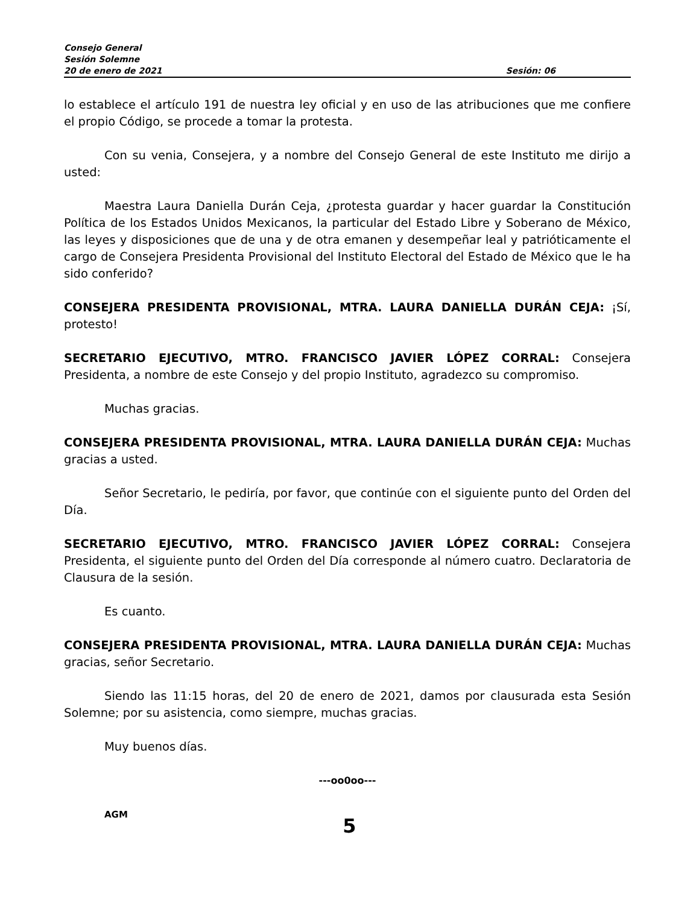Consejo General
Sesión Solemne
20 de enero de 2021 Sesión: 06
lo establece el artículo 191 de nuestra ley oficial y en uso de las atribuciones que me confiere el propio Código, se procede a tomar la protesta.
Con su venia, Consejera, y a nombre del Consejo General de este Instituto me dirijo a usted:
Maestra Laura Daniella Durán Ceja, ¿protesta guardar y hacer guardar la Constitución Política de los Estados Unidos Mexicanos, la particular del Estado Libre y Soberano de México, las leyes y disposiciones que de una y de otra emanen y desempeñar leal y patrióticamente el cargo de Consejera Presidenta Provisional del Instituto Electoral del Estado de México que le ha sido conferido?
CONSEJERA PRESIDENTA PROVISIONAL, MTRA. LAURA DANIELLA DURÁN CEJA: ¡Sí, protesto!
SECRETARIO EJECUTIVO, MTRO. FRANCISCO JAVIER LÓPEZ CORRAL: Consejera Presidenta, a nombre de este Consejo y del propio Instituto, agradezco su compromiso.
Muchas gracias.
CONSEJERA PRESIDENTA PROVISIONAL, MTRA. LAURA DANIELLA DURÁN CEJA: Muchas gracias a usted.
Señor Secretario, le pediría, por favor, que continúe con el siguiente punto del Orden del Día.
SECRETARIO EJECUTIVO, MTRO. FRANCISCO JAVIER LÓPEZ CORRAL: Consejera Presidenta, el siguiente punto del Orden del Día corresponde al número cuatro. Declaratoria de Clausura de la sesión.
Es cuanto.
CONSEJERA PRESIDENTA PROVISIONAL, MTRA. LAURA DANIELLA DURÁN CEJA: Muchas gracias, señor Secretario.
Siendo las 11:15 horas, del 20 de enero de 2021, damos por clausurada esta Sesión Solemne; por su asistencia, como siempre, muchas gracias.
Muy buenos días.
---oo0oo---
AGM
5